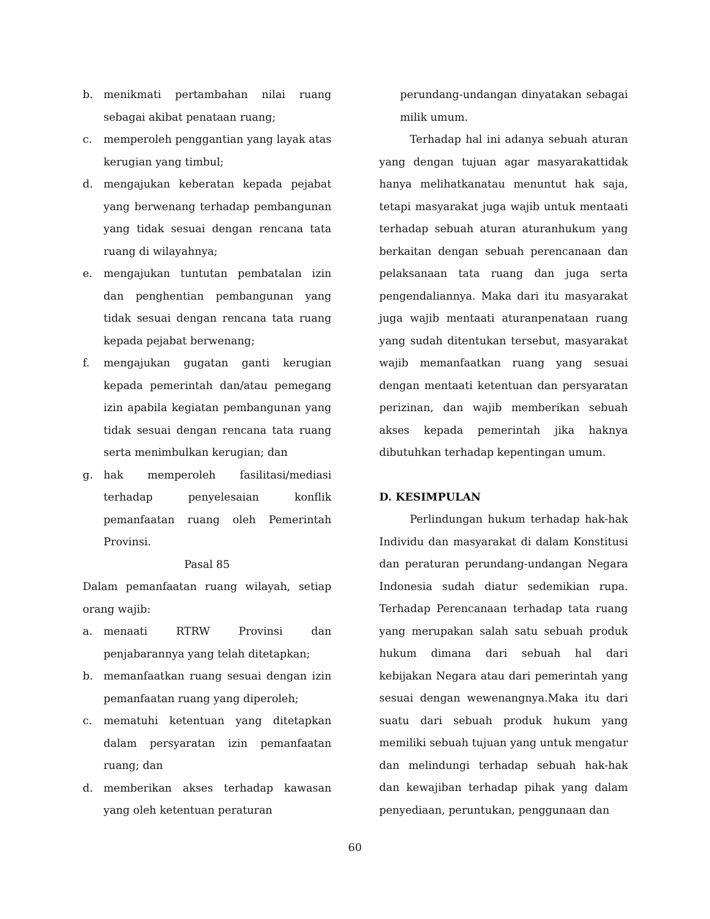b. menikmati pertambahan nilai ruang sebagai akibat penataan ruang;
c. memperoleh penggantian yang layak atas kerugian yang timbul;
d. mengajukan keberatan kepada pejabat yang berwenang terhadap pembangunan yang tidak sesuai dengan rencana tata ruang di wilayahnya;
e. mengajukan tuntutan pembatalan izin dan penghentian pembangunan yang tidak sesuai dengan rencana tata ruang kepada pejabat berwenang;
f. mengajukan gugatan ganti kerugian kepada pemerintah dan/atau pemegang izin apabila kegiatan pembangunan yang tidak sesuai dengan rencana tata ruang serta menimbulkan kerugian; dan
g. hak memperoleh fasilitasi/mediasi terhadap penyelesaian konflik pemanfaatan ruang oleh Pemerintah Provinsi.
Pasal 85
Dalam pemanfaatan ruang wilayah, setiap orang wajib:
a. menaati RTRW Provinsi dan penjabarannya yang telah ditetapkan;
b. memanfaatkan ruang sesuai dengan izin pemanfaatan ruang yang diperoleh;
c. mematuhi ketentuan yang ditetapkan dalam persyaratan izin pemanfaatan ruang; dan
d. memberikan akses terhadap kawasan yang oleh ketentuan peraturan
perundang-undangan dinyatakan sebagai milik umum.
Terhadap hal ini adanya sebuah aturan yang dengan tujuan agar masyarakattidak hanya melihatkanatau menuntut hak saja, tetapi masyarakat juga wajib untuk mentaati terhadap sebuah aturan aturanhukum yang berkaitan dengan sebuah perencanaan dan pelaksanaan tata ruang dan juga serta pengendaliannya. Maka dari itu masyarakat juga wajib mentaati aturanpenataan ruang yang sudah ditentukan tersebut, masyarakat wajib memanfaatkan ruang yang sesuai dengan mentaati ketentuan dan persyaratan perizinan, dan wajib memberikan sebuah akses kepada pemerintah jika haknya dibutuhkan terhadap kepentingan umum.
D. KESIMPULAN
Perlindungan hukum terhadap hak-hak Individu dan masyarakat di dalam Konstitusi dan peraturan perundang-undangan Negara Indonesia sudah diatur sedemikian rupa. Terhadap Perencanaan terhadap tata ruang yang merupakan salah satu sebuah produk hukum dimana dari sebuah hal dari kebijakan Negara atau dari pemerintah yang sesuai dengan wewenangnya.Maka itu dari suatu dari sebuah produk hukum yang memiliki sebuah tujuan yang untuk mengatur dan melindungi terhadap sebuah hak-hak dan kewajiban terhadap pihak yang dalam penyediaan, peruntukan, penggunaan dan
60